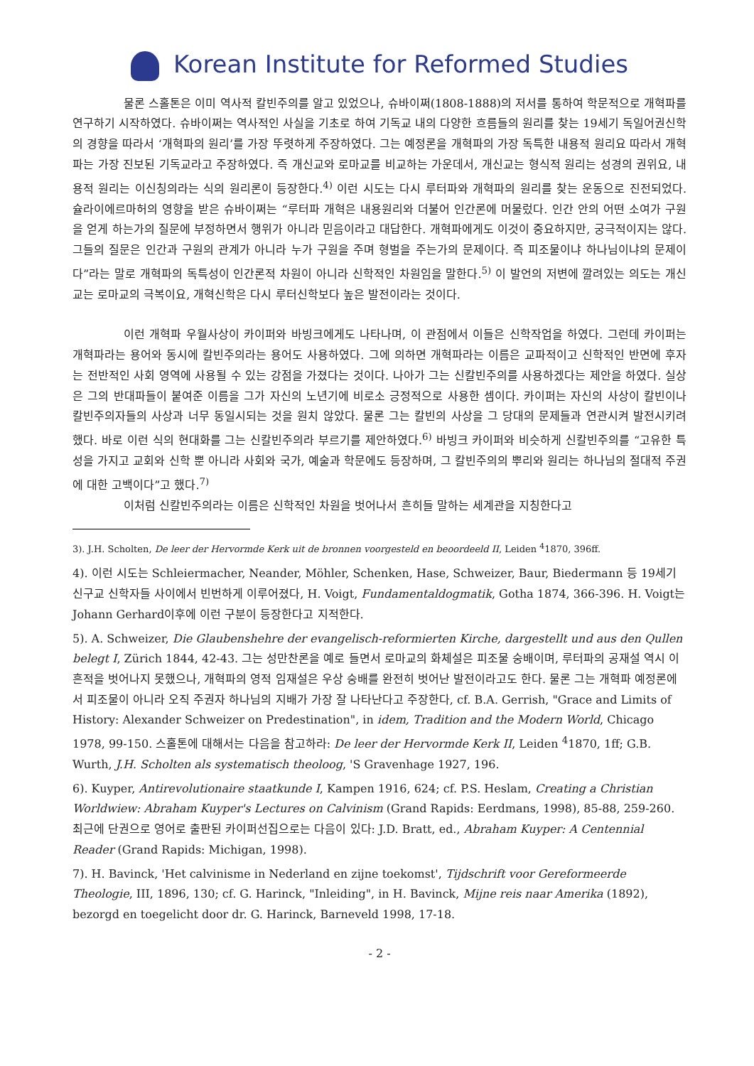Korean Institute for Reformed Studies
물론 스홀톤은 이미 역사적 칼빈주의를 알고 있었으나, 슈바이쩌(1808-1888)의 저서를 통하여 학문적으로 개혁파를 연구하기 시작하였다. 슈바이쩌는 역사적인 사실을 기초로 하여 기독교 내의 다양한 흐름들의 원리를 찾는 19세기 독일어권신학의 경향을 따라서 ‘개혁파의 원리’를 가장 뚜렷하게 주장하였다. 그는 예정론을 개혁파의 가장 독특한 내용적 원리요 따라서 개혁파는 가장 진보된 기독교라고 주장하였다. 즉 개신교와 로마교를 비교하는 가운데서, 개신교는 형식적 원리는 성경의 권위요, 내용적 원리는 이신칭의라는 식의 원리론이 등장한다.<sup>4)</sup> 이런 시도는 다시 루터파와 개혁파의 원리를 찾는 운동으로 진전되었다. 슐라이에르마허의 영향을 받은 슈바이쩌는 “루터파 개혁은 내용원리와 더불어 인간론에 머물렀다. 인간 안의 어떤 소여가 구원을 얻게 하는가의 질문에 부정하면서 행위가 아니라 믿음이라고 대답한다. 개혁파에게도 이것이 중요하지만, 궁극적이지는 않다. 그들의 질문은 인간과 구원의 관계가 아니라 누가 구원을 주며 형벌을 주는가의 문제이다. 즉 피조물이냐 하나님이냐의 문제이다”라는 말로 개혁파의 독특성이 인간론적 차원이 아니라 신학적인 차원임을 말한다.<sup>5)</sup> 이 발언의 저변에 깔려있는 의도는 개신교는 로마교의 극복이요, 개혁신학은 다시 루터신학보다 높은 발전이라는 것이다.
이런 개혁파 우월사상이 카이퍼와 바빙크에게도 나타나며, 이 관점에서 이들은 신학작업을 하였다. 그런데 카이퍼는 개혁파라는 용어와 동시에 칼빈주의라는 용어도 사용하였다. 그에 의하면 개혁파라는 이름은 교파적이고 신학적인 반면에 후자는 전반적인 사회 영역에 사용될 수 있는 강점을 가졌다는 것이다. 나아가 그는 신칼빈주의를 사용하겠다는 제안을 하였다. 실상은 그의 반대파들이 붙여준 이름을 그가 자신의 노년기에 비로소 긍정적으로 사용한 셈이다. 카이퍼는 자신의 사상이 칼빈이나 칼빈주의자들의 사상과 너무 동일시되는 것을 원치 않았다. 물론 그는 칼빈의 사상을 그 당대의 문제들과 연관시켜 발전시키려 했다. 바로 이런 식의 현대화를 그는 신칼빈주의라 부르기를 제안하였다.<sup>6)</sup> 바빙크 카이퍼와 비슷하게 신칼빈주의를 “고유한 특성을 가지고 교회와 신학 뿐 아니라 사회와 국가, 예술과 학문에도 등장하며, 그 칼빈주의의 뿌리와 원리는 하나님의 절대적 주권에 대한 고백이다”고 했다.<sup>7)</sup>
이처럼 신칼빈주의라는 이름은 신학적인 차원을 벗어나서 흔히들 말하는 세계관을 지칭한다고
3). J.H. Scholten, De leer der Hervormde Kerk uit de bronnen voorgesteld en beoordeeld II, Leiden <sup>4</sup>1870, 396ff.
4). 이런 시도는 Schleiermacher, Neander, Möhler, Schenken, Hase, Schweizer, Baur, Biedermann 등 19세기 신구교 신학자들 사이에서 빈번하게 이루어졌다, H. Voigt, Fundamentaldogmatik, Gotha 1874, 366-396. H. Voigt는 Johann Gerhard이후에 이런 구분이 등장한다고 지적한다.
5). A. Schweizer, Die Glaubenshehre der evangelisch-reformierten Kirche, dargestellt und aus den Qullen belegt I, Zürich 1844, 42-43. 그는 성만찬론을 예로 들면서 로마교의 화체설은 피조물 숭배이며, 루터파의 공재설 역시 이 흔적을 벗어나지 못했으나, 개혁파의 영적 임재설은 우상 숭배를 완전히 벗어난 발전이라고도 한다. 물론 그는 개혁파 예정론에서 피조물이 아니라 오직 주권자 하나님의 지배가 가장 잘 나타난다고 주장한다, cf. B.A. Gerrish, "Grace and Limits of History: Alexander Schweizer on Predestination", in idem, Tradition and the Modern World, Chicago 1978, 99-150. 스홀톤에 대해서는 다음을 참고하라: De leer der Hervormde Kerk II, Leiden <sup>4</sup>1870, 1ff; G.B. Wurth, J.H. Scholten als systematisch theoloog, 'S Gravenhage 1927, 196.
6). Kuyper, Antirevolutionaire staatkunde I, Kampen 1916, 624; cf. P.S. Heslam, Creating a Christian Worldwiew: Abraham Kuyper's Lectures on Calvinism (Grand Rapids: Eerdmans, 1998), 85-88, 259-260. 최근에 단권으로 영어로 출판된 카이퍼선집으로는 다음이 있다: J.D. Bratt, ed., Abraham Kuyper: A Centennial Reader (Grand Rapids: Michigan, 1998).
7). H. Bavinck, 'Het calvinisme in Nederland en zijne toekomst', Tijdschrift voor Gereformeerde Theologie, III, 1896, 130; cf. G. Harinck, "Inleiding", in H. Bavinck, Mijne reis naar Amerika (1892), bezorgd en toegelicht door dr. G. Harinck, Barneveld 1998, 17-18.
- 2 -